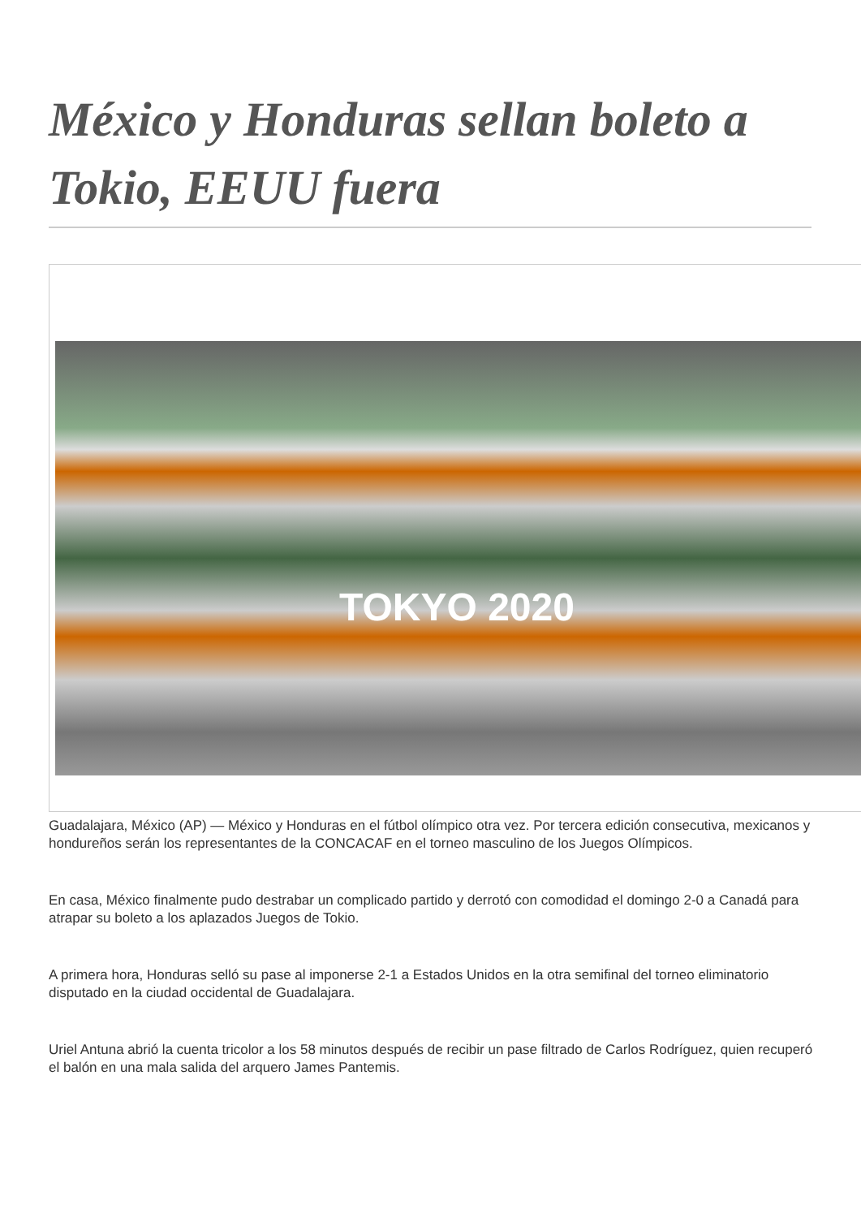México y Honduras sellan boleto a Tokio, EEUU fuera
TOKYO 2020
Guadalajara, México (AP) — México y Honduras en el fútbol olímpico otra vez. Por tercera edición consecutiva, mexicanos y hondureños serán los representantes de la CONCACAF en el torneo masculino de los Juegos Olímpicos.
En casa, México finalmente pudo destrabar un complicado partido y derrotó con comodidad el domingo 2-0 a Canadá para atrapar su boleto a los aplazados Juegos de Tokio.
A primera hora, Honduras selló su pase al imponerse 2-1 a Estados Unidos en la otra semifinal del torneo eliminatorio disputado en la ciudad occidental de Guadalajara.
Uriel Antuna abrió la cuenta tricolor a los 58 minutos después de recibir un pase filtrado de Carlos Rodríguez, quien recuperó el balón en una mala salida del arquero James Pantemis.